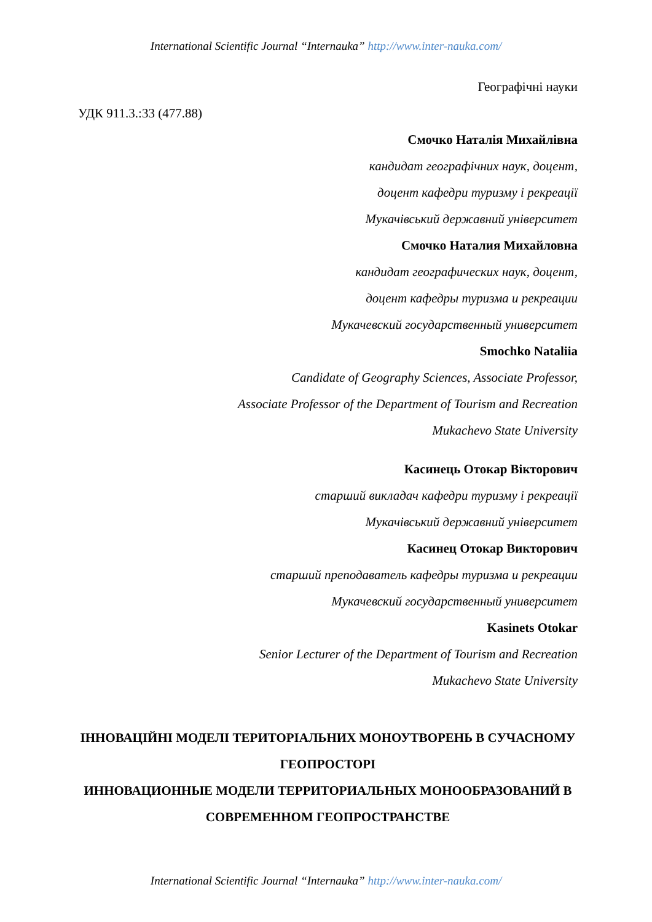International Scientific Journal “Internauka” http://www.inter-nauka.com/
Географічні науки
УДК 911.3.:33 (477.88)
Смочко Наталія Михайлівна
кандидат географічних наук, доцент,
доцент кафедри туризму і рекреації
Мукачівський державний університет
Смочко Наталия Михайловна
кандидат географических наук, доцент,
доцент кафедры туризма и рекреации
Мукачевский государственный университет
Smochko Nataliia
Candidate of Geography Sciences, Associate Professor,
Associate Professor of the Department of Tourism and Recreation
Mukachevo State University
Касинець Отокар Вікторович
старший викладач кафедри туризму і рекреації
Мукачівський державний університет
Касинец Отокар Викторович
старший преподаватель кафедры туризма и рекреации
Мукачевский государственный университет
Kasinets Otokar
Senior Lecturer of the Department of Tourism and Recreation
Mukachevo State University
ІННОВАЦІЙНІ МОДЕЛІ ТЕРИТОРІАЛЬНИХ МОНОУТВОРЕНЬ В СУЧАСНОМУ ГЕОПРОСТОРІ
ИННОВАЦИОННЫЕ МОДЕЛИ ТЕРРИТОРИАЛЬНЫХ МОНООБРАЗОВАНИЙ В СОВРЕМЕННОМ ГЕОПРОСТРАНСТВЕ
International Scientific Journal “Internauka” http://www.inter-nauka.com/